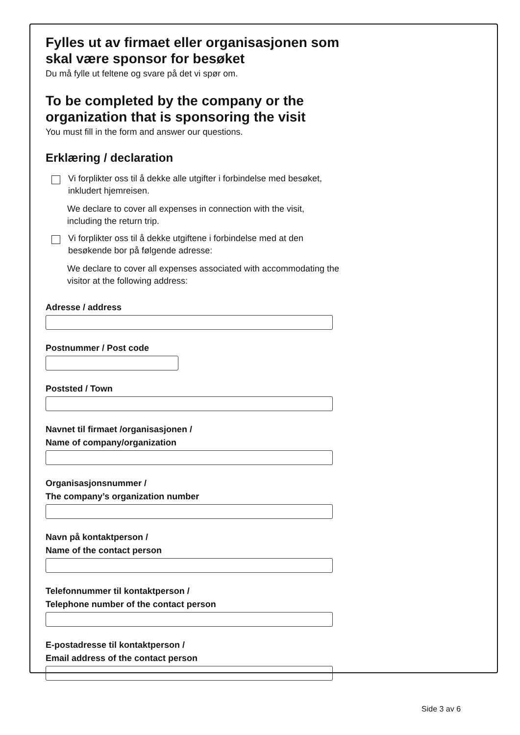Fylles ut av firmaet eller organisasjonen som skal være sponsor for besøket
Du må fylle ut feltene og svare på det vi spør om.
To be completed by the company or the organization that is sponsoring the visit
You must fill in the form and answer our questions.
Erklæring / declaration
Vi forplikter oss til å dekke alle utgifter i forbindelse med besøket, inkludert hjemreisen.
We declare to cover all expenses in connection with the visit, including the return trip.
Vi forplikter oss til å dekke utgiftene i forbindelse med at den besøkende bor på følgende adresse:
We declare to cover all expenses associated with accommodating the visitor at the following address:
Adresse / address
Postnummer / Post code
Poststed / Town
Navnet til firmaet /organisasjonen /
Name of company/organization
Organisasjonsnummer /
The company’s organization number
Navn på kontaktperson /
Name of the contact person
Telefonnummer til kontaktperson /
Telephone number of the contact person
E-postadresse til kontaktperson /
Email address of the contact person
Side 3 av 6